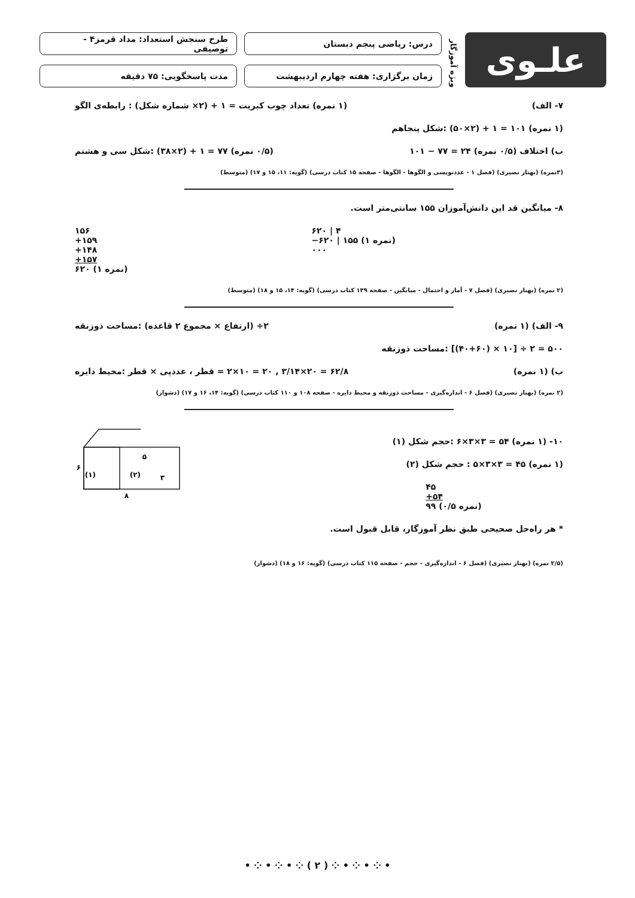علـوی
ویژه آموزگار
درس: ریاضی پنجم دبستان
زمان برگزاری: هفته چهارم اردیبهشت
طرح سنجش استعداد: مداد قرمز۴ - توصیفی
مدت پاسخگویی: ۷۵ دقیقه
۷- الف) (۱ نمره) تعداد چوب کبریت = ۱ + (۲× شماره شکل) : رابطه‌ی الگو
(۱ نمره) ۱۰۱ = ۱ + (۲×۵۰) :شکل پنجاهم
ب) اختلاف (۰/۵ نمره) ۲۴ = ۷۷ − ۱۰۱ (۰/۵ نمره) ۷۷ = ۱ + (۲×۳۸) :شکل سی و هشتم
(۳نمره) (بهناز نصیری) (فصل ۱ - عددنویسی و الگوها - الگوها - صفحه ۱۵ کتاب درسی) (گویه: ۱۱، ۱۵ و ۱۷) (متوسط)
۸- میانگین قد این دانش‌آموزان ۱۵۵ سانتی‌متر است.
۶۲۰ | ۴
−۶۲۰ | ۱۵۵ (۱ نمره)
۰۰۰
۱۵۶
+۱۵۹
+۱۴۸
+۱۵۷
۶۲۰ (۱ نمره)
(۲ نمره) (بهناز نصیری) (فصل ۷ - آمار و احتمال - میانگین - صفحه ۱۳۹ کتاب درسی) (گویه: ۱۴، ۱۵ و ۱۸) (متوسط)
۹- الف) (۱ نمره) ۲÷ (ارتفاع × مجموع ۲ قاعده) :مساحت ذوزنقه
۵۰۰ = ۲ ÷ [۱۰ × (۴۰+۶۰)] :مساحت ذوزنقه
ب) (۱ نمره) ۶۲/۸ = ۲۰×۳/۱۴ , ۲۰ = ۱۰×۲ = قطر ، عددپی × قطر :محیط دایره
(۲ نمره) (بهناز نصیری) (فصل ۶ - اندازه‌گیری - مساحت ذوزنقه و محیط دایره - صفحه ۱۰۸ و ۱۱۰ کتاب درسی) (گویه: ۱۴، ۱۶ و ۱۷) (دشوار)
۱۰- (۱ نمره) ۵۴ = ۳×۳×۶ :حجم شکل (۱)
(۱ نمره) ۴۵ = ۳×۳×۵ : حجم شکل (۲)
۴۵
+۵۴
۹۹ (۰/۵ نمره)
* هر راه‌حل صحیحی طبق نظر آموزگار، قابل قبول است.
۶
۸
۵
۳
(۱)
(۲)
(۲/۵ نمره) (بهناز نصیری) (فصل ۶ - اندازه‌گیری - حجم - صفحه ۱۱۵ کتاب درسی) (گویه: ۱۶ و ۱۸) (دشوار)
• ⁘ • ⁘ • ⁘ ( ۲ ) ⁘ • ⁘ • ⁘ •